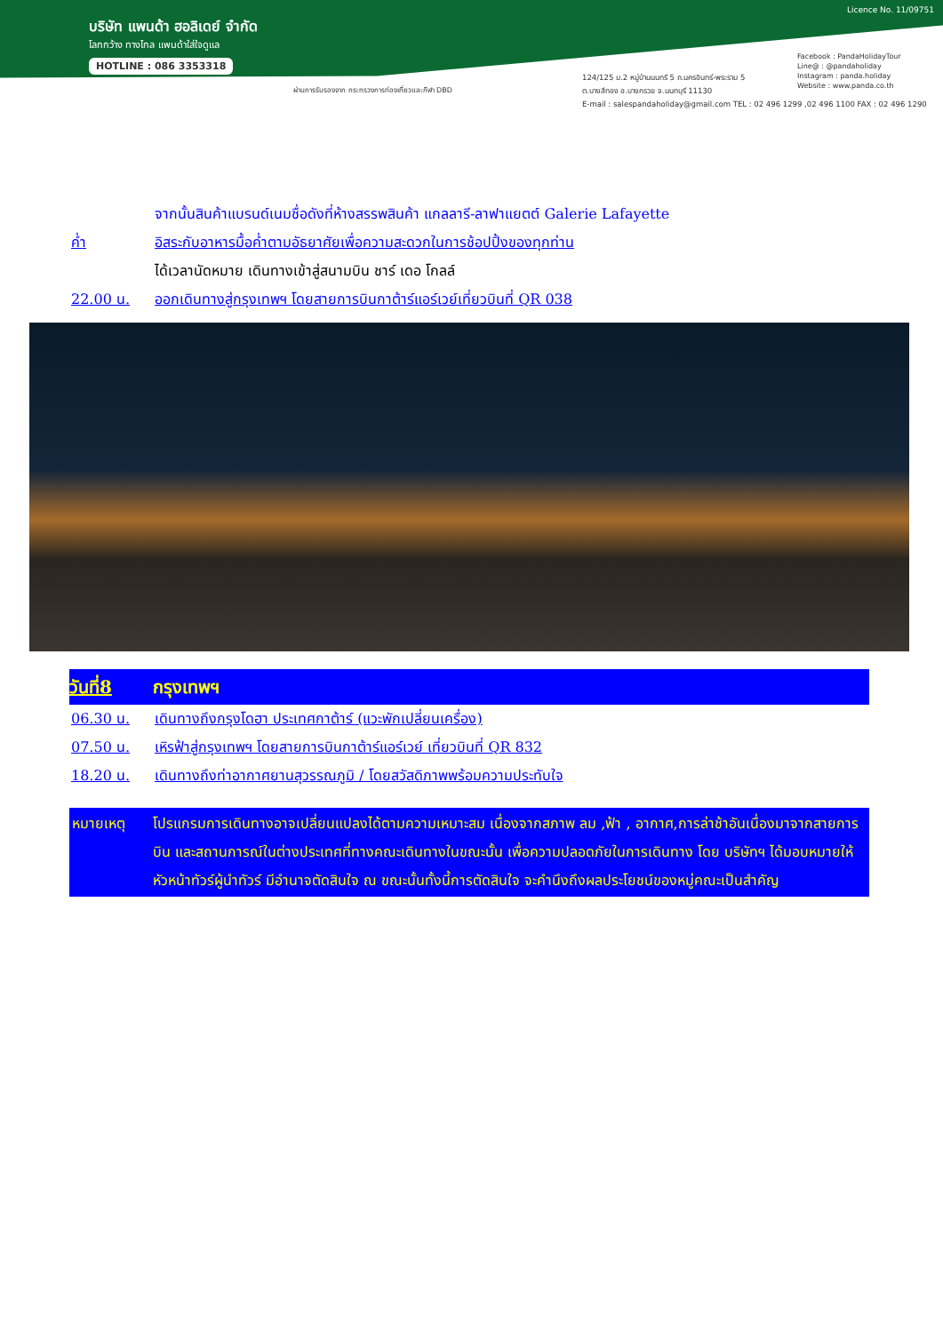บริษัท แพนด้า ฮอลิเดย์ จำกัด
โลกกว้าง ทางไกล แพนด้าใส่ใจดูแล
HOTLINE : 086 3353318
Licence No. 11/09751
Facebook : PandaHolidayTour
Line@ : @pandaholiday
Instagram : panda.holiday
Website : www.panda.co.th
ผ่านการรับรองจาก กระทรวงการท่องเที่ยวและกีฬา DBD
124/125 ม.2 หมู่บ้านนนทรี 5 ถ.นครอินทร์-พระราม 5
ต.บางสีทอง อ.บางกรวย จ.นนทบุรี 11130
E-mail : salespandaholiday@gmail.com TEL : 02 496 1299 ,02 496 1100 FAX : 02 496 1290
จากนั้นสินค้าแบรนด์เนมชื่อดังที่ห้างสรรพสินค้า แกลลารี-ลาฟาแยตต์ Galerie Lafayette
ค่ำ อิสระกับอาหารมื้อค่ำตามอัธยาศัยเพื่อความสะดวกในการช้อปปิ้งของทุกท่าน
ได้เวลานัดหมาย เดินทางเข้าสู่สนามบิน ชาร์ เดอ โกลล์
22.00 น. ออกเดินทางสู่กรุงเทพฯ โดยสายการบินกาต้าร์แอร์เวย์เที่ยวบินที่ QR 038
วันที่8 กรุงเทพฯ
06.30 น. เดินทางถึงกรุงโดฮา ประเทศกาต้าร์ (แวะพักเปลี่ยนเครื่อง)
07.50 น. เหิรฟ้าสู่กรุงเทพฯ โดยสายการบินกาต้าร์แอร์เวย์ เที่ยวบินที่ QR 832
18.20 น. เดินทางถึงท่าอากาศยานสุวรรณภูมิ / โดยสวัสดิภาพพร้อมความประทับใจ
หมายเหตุ โปรแกรมการเดินทางอาจเปลี่ยนแปลงได้ตามความเหมาะสม เนื่องจากสภาพ ลม ,ฟ้า , อากาศ,การล่าช้าอันเนื่องมาจากสายการบิน และสถานการณ์ในต่างประเทศที่ทางคณะเดินทางในขณะนั้น เพื่อความปลอดภัยในการเดินทาง โดย บริษัทฯ ได้มอบหมายให้ หัวหน้าทัวร์ผู้นำทัวร์ มีอำนาจตัดสินใจ ณ ขณะนั้นทั้งนี้การตัดสินใจ จะคำนึงถึงผลประโยชน์ของหมู่คณะเป็นสำคัญ